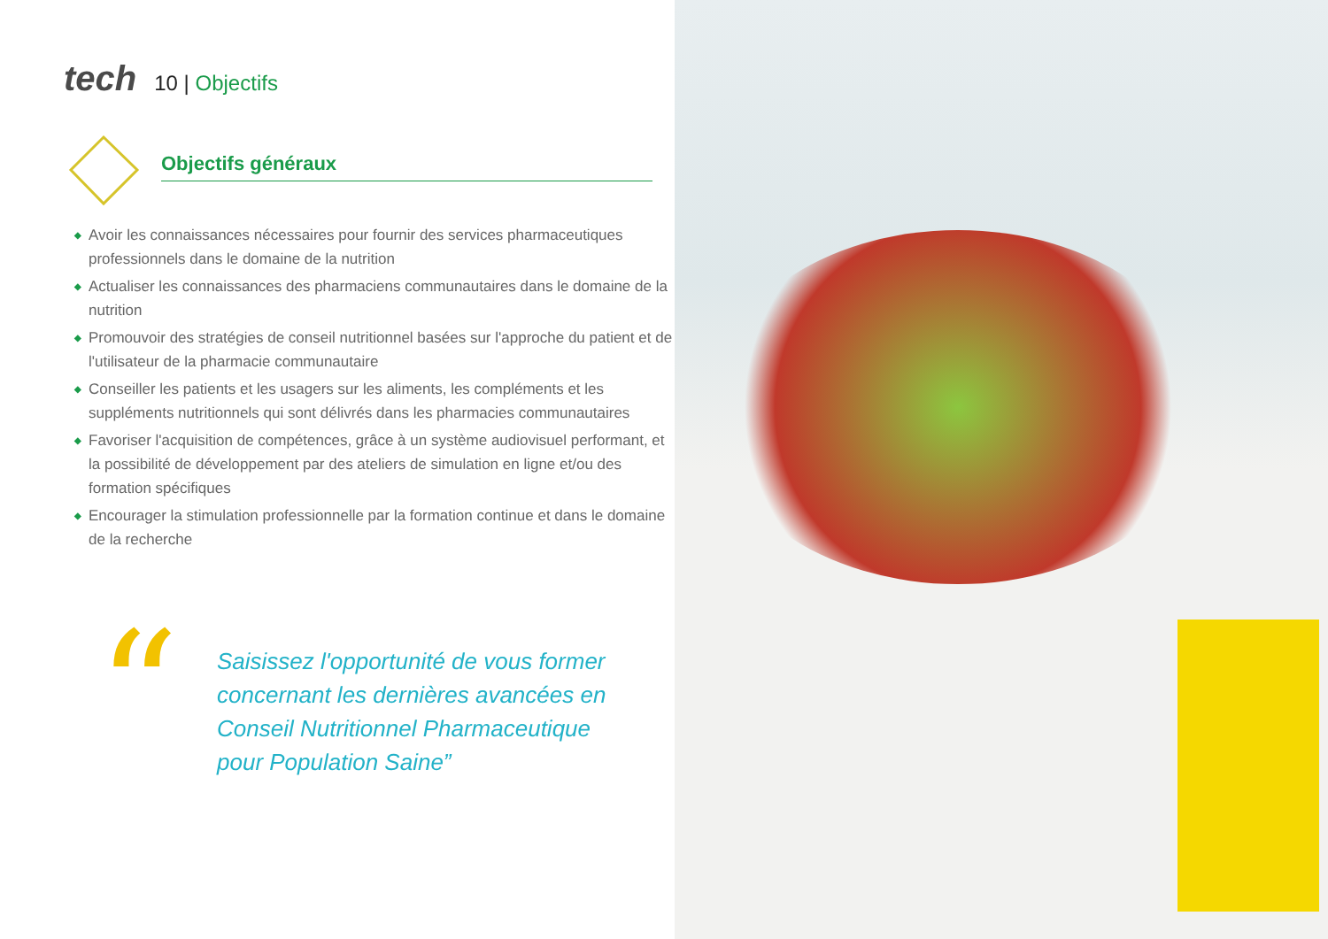tech
10 | Objectifs
Objectifs généraux
◆ Avoir les connaissances nécessaires pour fournir des services pharmaceutiques professionnels dans le domaine de la nutrition
◆ Actualiser les connaissances des pharmaciens communautaires dans le domaine de la nutrition
◆ Promouvoir des stratégies de conseil nutritionnel basées sur l'approche du patient et de l'utilisateur de la pharmacie communautaire
◆ Conseiller les patients et les usagers sur les aliments, les compléments et les suppléments nutritionnels qui sont délivrés dans les pharmacies communautaires
◆ Favoriser l'acquisition de compétences, grâce à un système audiovisuel performant, et la possibilité de développement par des ateliers de simulation en ligne et/ou des formation spécifiques
◆ Encourager la stimulation professionnelle par la formation continue et dans le domaine de la recherche
“
Saisissez l'opportunité de vous former concernant les dernières avancées en Conseil Nutritionnel Pharmaceutique pour Population Saine”